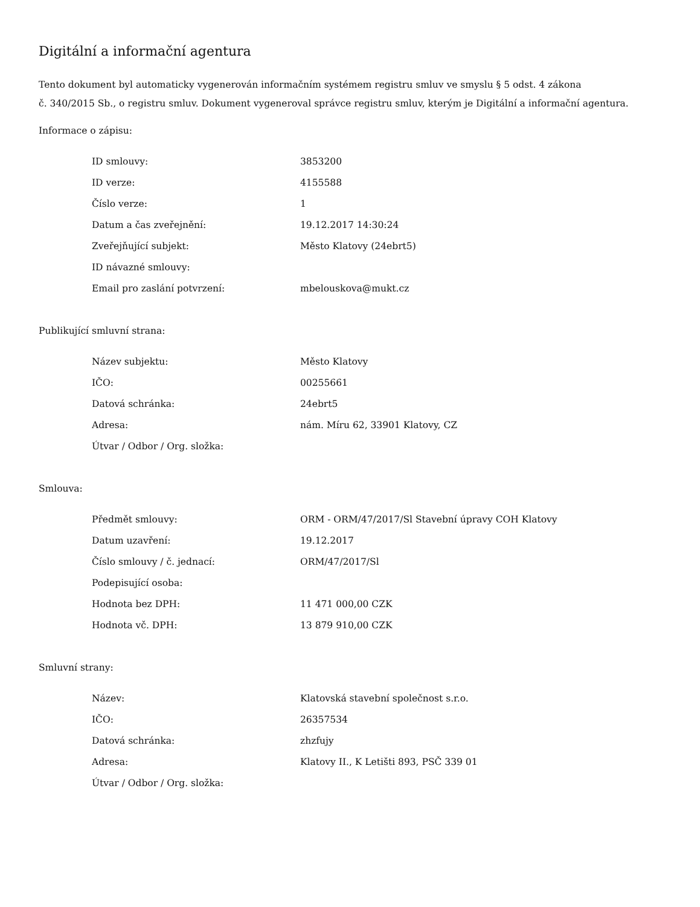Digitální a informační agentura
Tento dokument byl automaticky vygenerován informačním systémem registru smluv ve smyslu § 5 odst. 4 zákona
č. 340/2015 Sb., o registru smluv. Dokument vygeneroval správce registru smluv, kterým je Digitální a informační agentura.
Informace o zápisu:
| ID smlouvy: | 3853200 |
| ID verze: | 4155588 |
| Číslo verze: | 1 |
| Datum a čas zveřejnění: | 19.12.2017 14:30:24 |
| Zveřejňující subjekt: | Město Klatovy (24ebrt5) |
| ID návazné smlouvy: | |
| Email pro zaslání potvrzení: | mbelouskova@mukt.cz |
Publikující smluvní strana:
| Název subjektu: | Město Klatovy |
| IČO: | 00255661 |
| Datová schránka: | 24ebrt5 |
| Adresa: | nám. Míru 62, 33901 Klatovy, CZ |
| Útvar / Odbor / Org. složka: | |
Smlouva:
| Předmět smlouvy: | ORM - ORM/47/2017/Sl Stavební úpravy COH Klatovy |
| Datum uzavření: | 19.12.2017 |
| Číslo smlouvy / č. jednací: | ORM/47/2017/Sl |
| Podepisující osoba: | |
| Hodnota bez DPH: | 11 471 000,00 CZK |
| Hodnota vč. DPH: | 13 879 910,00 CZK |
Smluvní strany:
| Název: | Klatovská stavební společnost s.r.o. |
| IČO: | 26357534 |
| Datová schránka: | zhzfujy |
| Adresa: | Klatovy II., K Letišti 893, PSČ 339 01 |
| Útvar / Odbor / Org. složka: | |